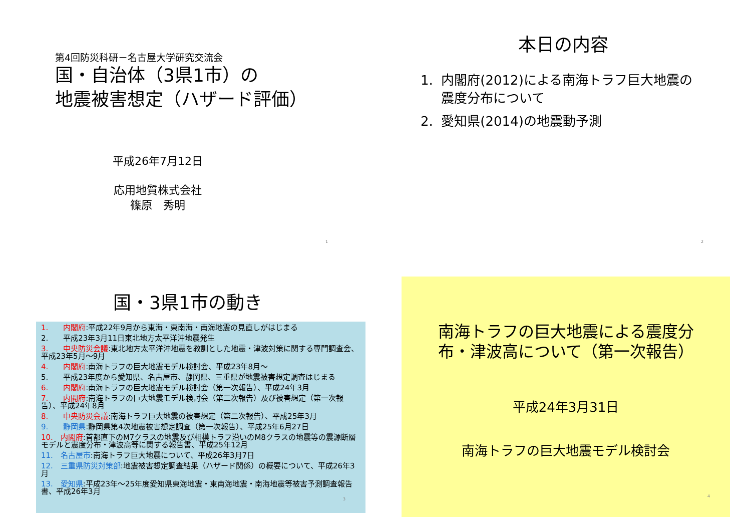第4回防災科研－名古屋大学研究交流会
国・自治体（3県1市）の
地震被害想定（ハザード評価）
平成26年7月12日
応用地質株式会社
篠原　秀明
1
本日の内容
1. 内閣府(2012)による南海トラフ巨大地震の
震度分布について
2. 愛知県(2014)の地震動予測
2
国・3県1市の動き
1.　　内閣府:平成22年9月から東海・東南海・南海地震の見直しがはじまる
2.　　平成23年3月11日東北地方太平洋沖地震発生
3.　　中央防災会議:東北地方太平洋沖地震を教訓とした地震・津波対策に関する専門調査会、平成23年5月～9月
4.　　内閣府:南海トラフの巨大地震モデル検討会、平成23年8月～
5.　　平成23年度から愛知県、名古屋市、静岡県、三重県が地震被害想定調査はじまる
6.　　内閣府:南海トラフの巨大地震モデル検討会（第一次報告）、平成24年3月
7.　　内閣府:南海トラフの巨大地震モデル検討会（第二次報告）及び被害想定（第一次報告）、平成24年8月
8.　　中央防災会議:南海トラフ巨大地震の被害想定（第二次報告）、平成25年3月
9.　　静岡県:静岡県第4次地震被害想定調査（第一次報告）、平成25年6月27日
10.　内閣府:首都直下のM7クラスの地震及び相模トラフ沿いのM8クラスの地震等の震源断層モデルと震度分布・津波高等に関する報告書、平成25年12月
11.　名古屋市:南海トラフ巨大地震について、平成26年3月7日
12.　三重県防災対策部:地震被害想定調査結果（ハザード関係）の概要について、平成26年3月
13.　愛知県:平成23年～25年度愛知県東海地震・東南海地震・南海地震等被害予測調査報告書、平成26年3月
3
南海トラフの巨大地震による震度分
布・津波高について（第一次報告）
平成24年3月31日
南海トラフの巨大地震モデル検討会
4